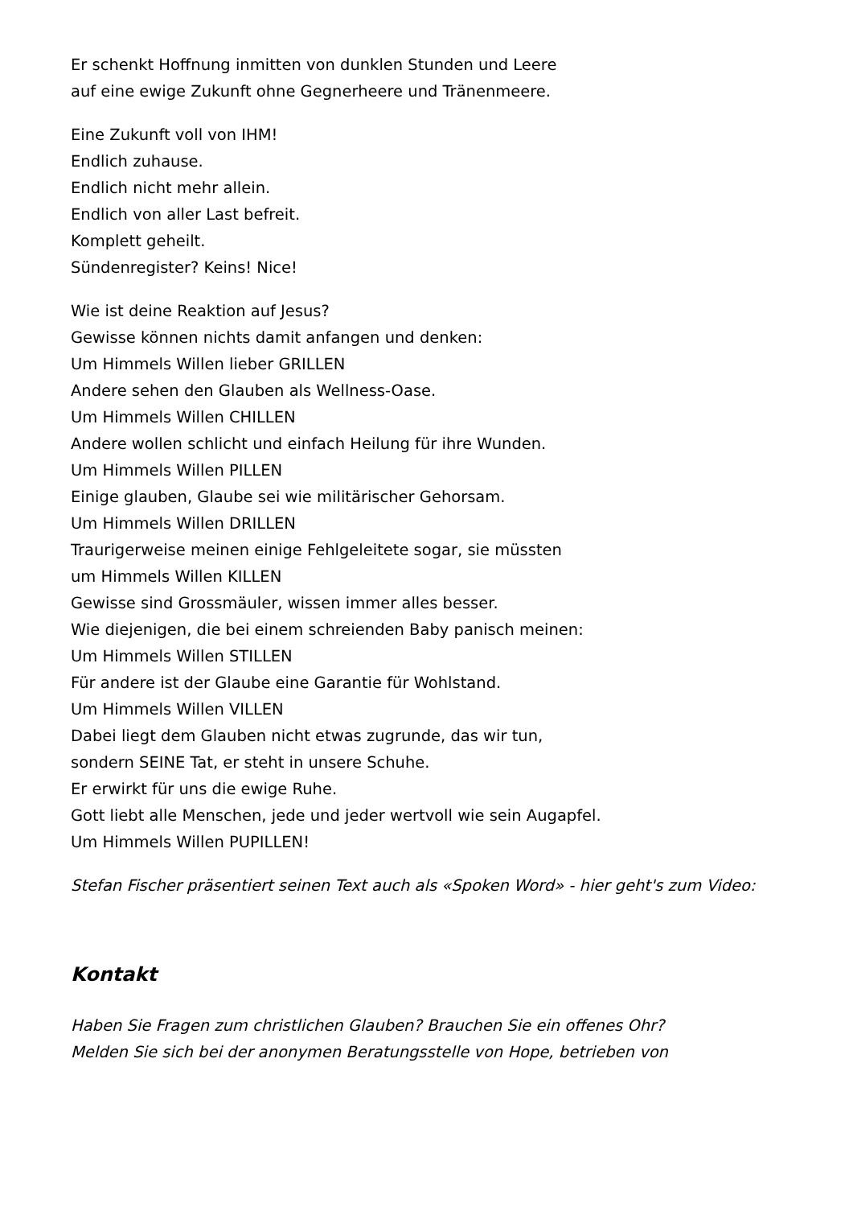Er schenkt Hoffnung inmitten von dunklen Stunden und Leere
auf eine ewige Zukunft ohne Gegnerheere und Tränenmeere.
Eine Zukunft voll von IHM!
Endlich zuhause.
Endlich nicht mehr allein.
Endlich von aller Last befreit.
Komplett geheilt.
Sündenregister? Keins! Nice!
Wie ist deine Reaktion auf Jesus?
Gewisse können nichts damit anfangen und denken:
Um Himmels Willen lieber GRILLEN
Andere sehen den Glauben als Wellness-Oase.
Um Himmels Willen CHILLEN
Andere wollen schlicht und einfach Heilung für ihre Wunden.
Um Himmels Willen PILLEN
Einige glauben, Glaube sei wie militärischer Gehorsam.
Um Himmels Willen DRILLEN
Traurigerweise meinen einige Fehlgeleitete sogar, sie müssten
um Himmels Willen KILLEN
Gewisse sind Grossmäuler, wissen immer alles besser.
Wie diejenigen, die bei einem schreienden Baby panisch meinen:
Um Himmels Willen STILLEN
Für andere ist der Glaube eine Garantie für Wohlstand.
Um Himmels Willen VILLEN
Dabei liegt dem Glauben nicht etwas zugrunde, das wir tun,
sondern SEINE Tat, er steht in unsere Schuhe.
Er erwirkt für uns die ewige Ruhe.
Gott liebt alle Menschen, jede und jeder wertvoll wie sein Augapfel.
Um Himmels Willen PUPILLEN!
Stefan Fischer präsentiert seinen Text auch als «Spoken Word» - hier geht's zum Video:
Kontakt
Haben Sie Fragen zum christlichen Glauben? Brauchen Sie ein offenes Ohr?
Melden Sie sich bei der anonymen Beratungsstelle von Hope, betrieben von